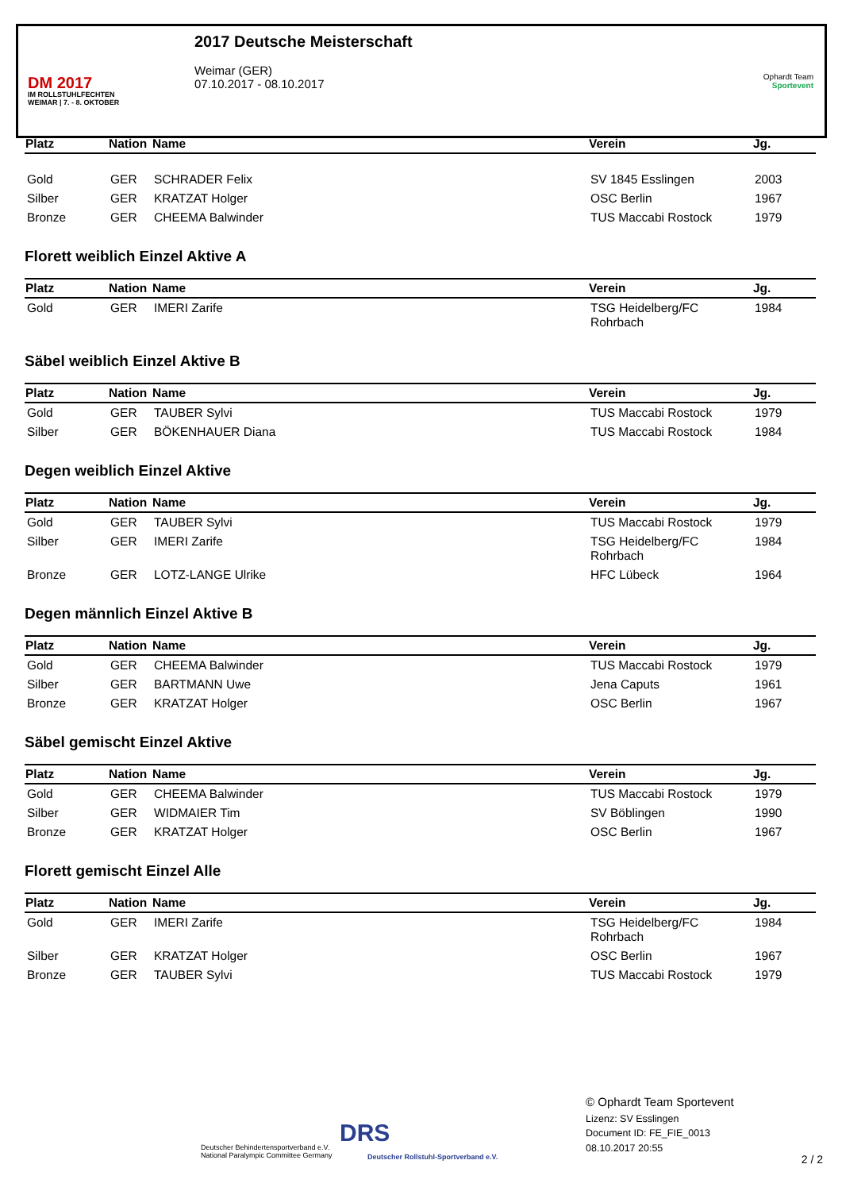DM 2017
IM ROLLSTUHLFECHTEN
WEIMAR | 7. - 8. OKTOBER
2017 Deutsche Meisterschaft
Weimar (GER)
07.10.2017 - 08.10.2017
Ophardt Team
Sportevent
| Platz | Nation | Name | Verein | Jg. |
| --- | --- | --- | --- | --- |
| Gold | GER | SCHRADER Felix | SV 1845 Esslingen | 2003 |
| Silber | GER | KRATZAT Holger | OSC Berlin | 1967 |
| Bronze | GER | CHEEMA Balwinder | TUS Maccabi Rostock | 1979 |
Florett weiblich Einzel Aktive A
| Platz | Nation | Name | Verein | Jg. |
| --- | --- | --- | --- | --- |
| Gold | GER | IMERI Zarife | TSG Heidelberg/FC Rohrbach | 1984 |
Säbel weiblich Einzel Aktive B
| Platz | Nation | Name | Verein | Jg. |
| --- | --- | --- | --- | --- |
| Gold | GER | TAUBER Sylvi | TUS Maccabi Rostock | 1979 |
| Silber | GER | BÖKENHAUER Diana | TUS Maccabi Rostock | 1984 |
Degen weiblich Einzel Aktive
| Platz | Nation | Name | Verein | Jg. |
| --- | --- | --- | --- | --- |
| Gold | GER | TAUBER Sylvi | TUS Maccabi Rostock | 1979 |
| Silber | GER | IMERI Zarife | TSG Heidelberg/FC Rohrbach | 1984 |
| Bronze | GER | LOTZ-LANGE Ulrike | HFC Lübeck | 1964 |
Degen männlich Einzel Aktive B
| Platz | Nation | Name | Verein | Jg. |
| --- | --- | --- | --- | --- |
| Gold | GER | CHEEMA Balwinder | TUS Maccabi Rostock | 1979 |
| Silber | GER | BARTMANN Uwe | Jena Caputs | 1961 |
| Bronze | GER | KRATZAT Holger | OSC Berlin | 1967 |
Säbel gemischt Einzel Aktive
| Platz | Nation | Name | Verein | Jg. |
| --- | --- | --- | --- | --- |
| Gold | GER | CHEEMA Balwinder | TUS Maccabi Rostock | 1979 |
| Silber | GER | WIDMAIER Tim | SV Böblingen | 1990 |
| Bronze | GER | KRATZAT Holger | OSC Berlin | 1967 |
Florett gemischt Einzel Alle
| Platz | Nation | Name | Verein | Jg. |
| --- | --- | --- | --- | --- |
| Gold | GER | IMERI Zarife | TSG Heidelberg/FC Rohrbach | 1984 |
| Silber | GER | KRATZAT Holger | OSC Berlin | 1967 |
| Bronze | GER | TAUBER Sylvi | TUS Maccabi Rostock | 1979 |
Deutscher Behindertensportverband e.V.
National Paralympic Committee Germany
DRS
Deutscher Rollstuhl-Sportverband e.V.
© Ophardt Team Sportevent
Lizenz: SV Esslingen
Document ID: FE_FIE_0013
08.10.2017 20:55
2 / 2